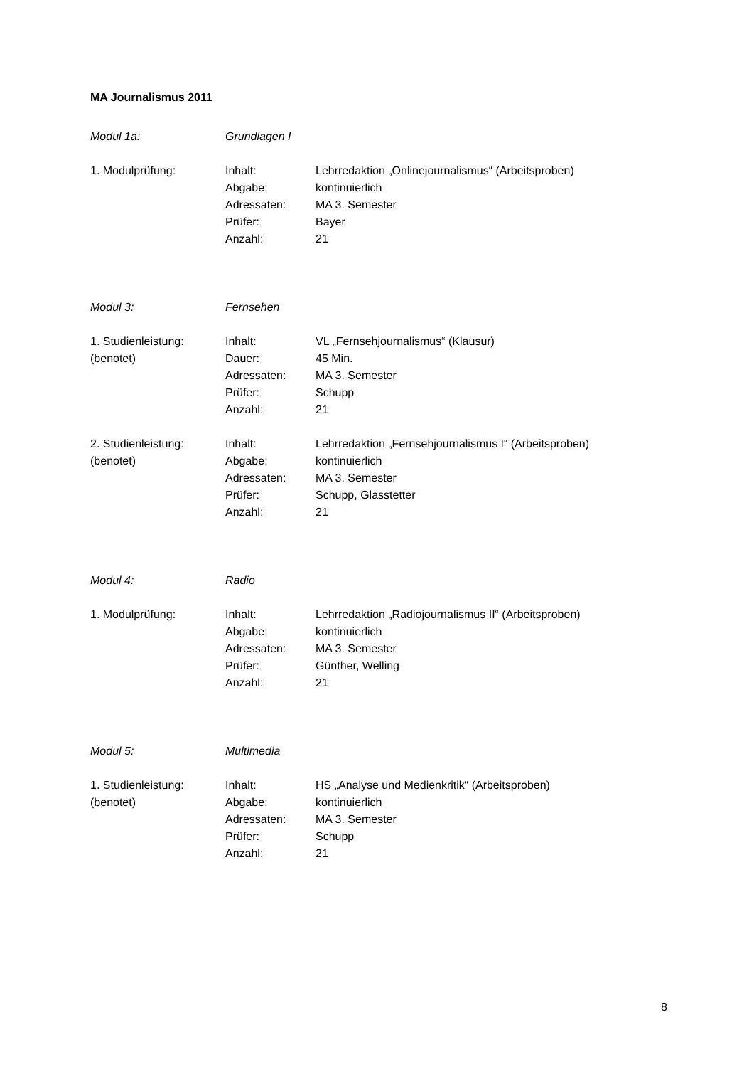MA Journalismus 2011
Modul 1a: Grundlagen I
1. Modulprüfung: Inhalt: Lehrredaktion „Onlinejournalismus“ (Arbeitsproben)
Abgabe: kontinuierlich
Adressaten: MA 3. Semester
Prüfer: Bayer
Anzahl: 21
Modul 3: Fernsehen
1. Studienleistung: Inhalt: VL „Fernsehjournalismus“ (Klausur)
(benotet) Dauer: 45 Min.
Adressaten: MA 3. Semester
Prüfer: Schupp
Anzahl: 21
2. Studienleistung: Inhalt: Lehrredaktion „Fernsehjournalismus I“ (Arbeitsproben)
(benotet) Abgabe: kontinuierlich
Adressaten: MA 3. Semester
Prüfer: Schupp, Glasstetter
Anzahl: 21
Modul 4: Radio
1. Modulprüfung: Inhalt: Lehrredaktion „Radiojournalismus II“ (Arbeitsproben)
Abgabe: kontinuierlich
Adressaten: MA 3. Semester
Prüfer: Günther, Welling
Anzahl: 21
Modul 5: Multimedia
1. Studienleistung: Inhalt: HS „Analyse und Medienkritik“ (Arbeitsproben)
(benotet) Abgabe: kontinuierlich
Adressaten: MA 3. Semester
Prüfer: Schupp
Anzahl: 21
8